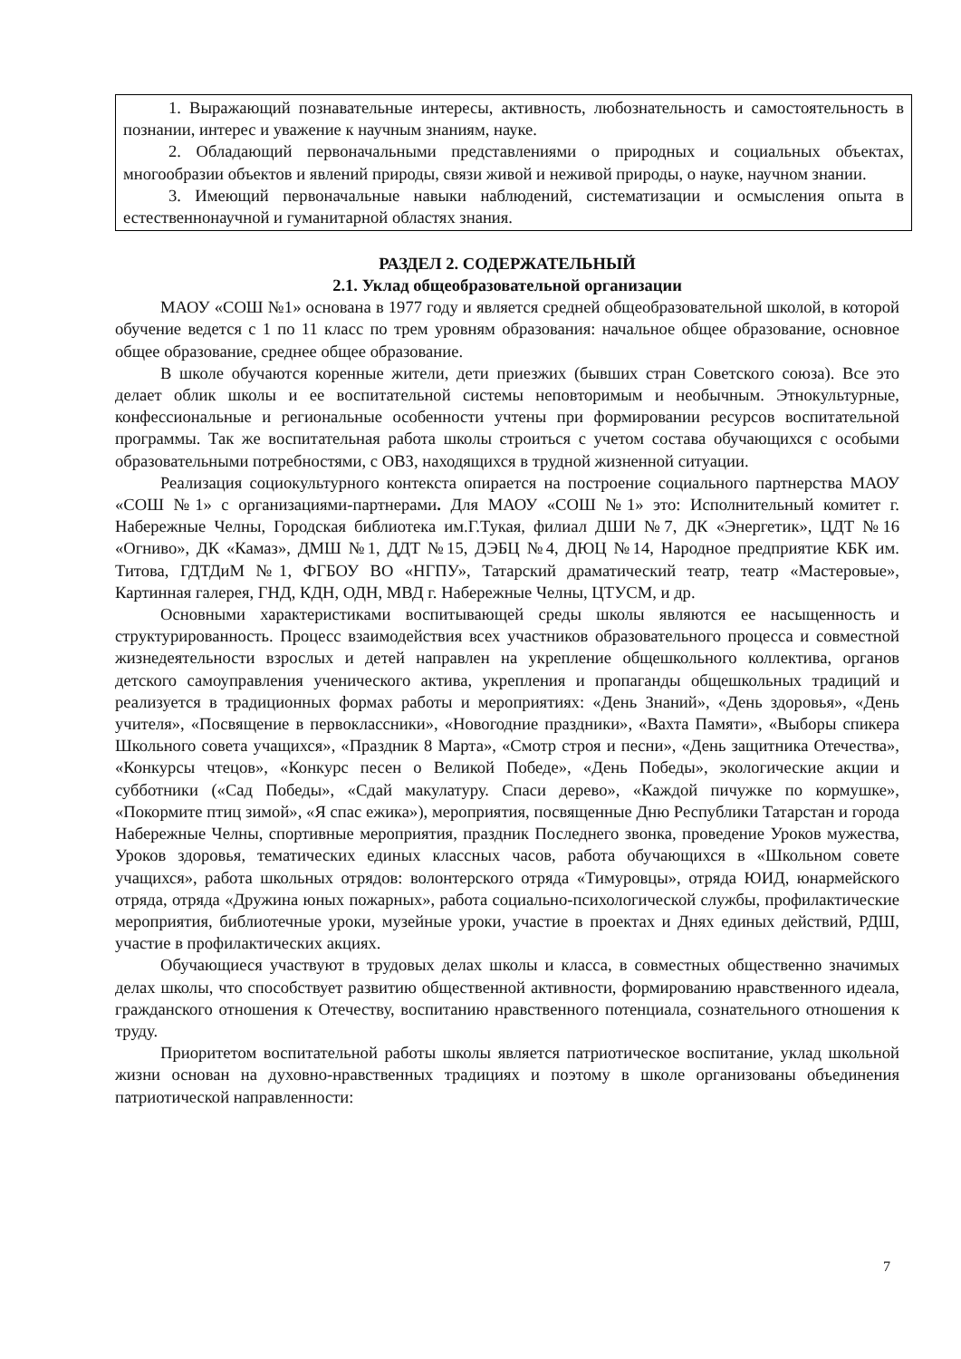| 1. Выражающий познавательные интересы, активность, любознательность и самостоятельность в познании, интерес и уважение к научным знаниям, науке. 2. Обладающий первоначальными представлениями о природных и социальных объектах, многообразии объектов и явлений природы, связи живой и неживой природы, о науке, научном знании. 3. Имеющий первоначальные навыки наблюдений, систематизации и осмысления опыта в естественнонаучной и гуманитарной областях знания. |
РАЗДЕЛ 2. СОДЕРЖАТЕЛЬНЫЙ
2.1. Уклад общеобразовательной организации
МАОУ «СОШ №1» основана в 1977 году и является средней общеобразовательной школой, в которой обучение ведется с 1 по 11 класс по трем уровням образования: начальное общее образование, основное общее образование, среднее общее образование.
В школе обучаются коренные жители, дети приезжих (бывших стран Советского союза). Все это делает облик школы и ее воспитательной системы неповторимым и необычным. Этнокультурные, конфессиональные и региональные особенности учтены при формировании ресурсов воспитательной программы. Так же воспитательная работа школы строиться с учетом состава обучающихся с особыми образовательными потребностями, с ОВЗ, находящихся в трудной жизненной ситуации.
Реализация социокультурного контекста опирается на построение социального партнерства МАОУ «СОШ №1» с организациями-партнерами. Для МАОУ «СОШ №1» это: Исполнительный комитет г. Набережные Челны, Городская библиотека им.Г.Тукая, филиал ДШИ №7, ДК «Энергетик», ЦДТ №16 «Огниво», ДК «Камаз», ДМШ №1, ДДТ №15, ДЭБЦ №4, ДЮЦ №14, Народное предприятие КБК им. Титова, ГДТДиМ №1, ФГБОУ ВО «НГПУ», Татарский драматический театр, театр «Мастеровые», Картинная галерея, ГНД, КДН, ОДН, МВД г. Набережные Челны, ЦТУСМ, и др.
Основными характеристиками воспитывающей среды школы являются ее насыщенность и структурированность. Процесс взаимодействия всех участников образовательного процесса и совместной жизнедеятельности взрослых и детей направлен на укрепление общешкольного коллектива, органов детского самоуправления ученического актива, укрепления и пропаганды общешкольных традиций и реализуется в традиционных формах работы и мероприятиях: «День Знаний», «День здоровья», «День учителя», «Посвящение в первоклассники», «Новогодние праздники», «Вахта Памяти», «Выборы спикера Школьного совета учащихся», «Праздник 8 Марта», «Смотр строя и песни», «День защитника Отечества», «Конкурсы чтецов», «Конкурс песен о Великой Победе», «День Победы», экологические акции и субботники («Сад Победы», «Сдай макулатуру. Спаси дерево», «Каждой пичужке по кормушке», «Покормите птиц зимой», «Я спас ежика»), мероприятия, посвященные Дню Республики Татарстан и города Набережные Челны, спортивные мероприятия, праздник Последнего звонка, проведение Уроков мужества, Уроков здоровья, тематических единых классных часов, работа обучающихся в «Школьном совете учащихся», работа школьных отрядов: волонтерского отряда «Тимуровцы», отряда ЮИД, юнармейского отряда, отряда «Дружина юных пожарных», работа социально-психологической службы, профилактические мероприятия, библиотечные уроки, музейные уроки, участие в проектах и Днях единых действий, РДШ, участие в профилактических акциях.
Обучающиеся участвуют в трудовых делах школы и класса, в совместных общественно значимых делах школы, что способствует развитию общественной активности, формированию нравственного идеала, гражданского отношения к Отечеству, воспитанию нравственного потенциала, сознательного отношения к труду.
Приоритетом воспитательной работы школы является патриотическое воспитание, уклад школьной жизни основан на духовно-нравственных традициях и поэтому в школе организованы объединения патриотической направленности:
7